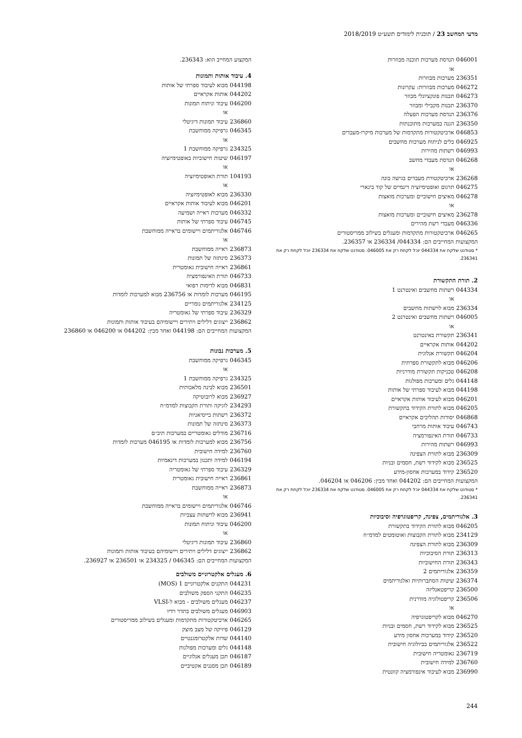מדעי המחשב 23 / תוכנית לימודים תשע״ט 2018/2019
046001 הנדסת מערכות תוכנה מבוזרות
או
236351 מערכות מבוזרות
046272 מערכות מבוזרות: עקרונות
046273 תכנות פונקציונלי מבוזר
236370 תכנות מקבילי ומבוזר
236376 הנדסת מערכות הפעלה
236350 הגנה במערכות מתוכנתות
046853 ארכיטקטורות מתקדמות של מערכות מיקרו-מעבדים
046925 כלים לניתוח מערכות מחשבים
046993 רשתות מהירות
046268 הנדסת מעבדי מחשב
או
236268 ארכיטקטורת מעבדים בגישה בונה
046275 תרגום ואופטימיזציה דינמיים של קוד בינארי
046278 מאיצים חישוביים ומערכות מואצות
או
236278 מאיצים חישוביים ומערכות מואצות
046336 מעבדי רשת מהירים
046265 ארכיטקטורות מתקדמות ומעגלים בשילוב ממריסטורים
המקצועות המחייבים הם: 044334/ 236334 או 236357.
* סטודנט שלקח את 044334 יוכל לקחת רק את 046005. סטודנט שלקח את 236334 יוכל לקחת רק את 236341.
2. תורת התקשורת
044334 רשתות מחשבים ואינטרנט 1
או
236334 מבוא לרשתות מחשבים
046005 רשתות מחשבים ואינטרנט 2
או
236341 תקשורת באינטרנט
044202 אותות אקראיים
046204 תקשורת אנלוגית
046206 מבוא לתקשורת ספרתית
046208 טכניקות תקשורת מודרניות
044148 גלים ומערכות מפולגות
044198 מבוא לעיבוד ספרתי של אותות
046201 מבוא לעיבוד אותות אקראיים
046205 מבוא לתורת הקידוד בתקשורת
046868 יסודות תהליכים אקראיים
046743 עיבוד אותות מרחבי
046733 תורת האינפורמציה
046993 רשתות מהירות
236309 מבוא לתורת הצפינה
236525 מבוא לקידוד רשת, חסמים ובניות
236520 קידוד במערכות אחסון-מידע
המקצועות המחייבים הם: 044202 ואחד מבין: 046206 או 046204.
* סטודנט שלקח את 044334 יוכל לקחת רק את 046005. סטודנט שלקח את 236334 יוכל לקחת רק את 236341.
3. אלגוריתמים, צפינה, קריפטוגרפיה וסיבוכיות
046205 מבוא לתורת הקידוד בתקשורת
234129 מבוא לתורת הקבוצות ואוטומטים למדמ״ח
236309 מבוא לתורת הצפינה
236313 תורת הסיבוכיות
236343 תורת החישוביות
236359 אלגוריתמים 2
236374 שיטות הסתברותיות ואלגוריתמים
236500 קריפטאנליזה
236506 קריפטולוגיה מודרנית
או
046270 מבוא לקריפטוגרפיה
236525 מבוא לקידוד רשת, חסמים ובניות
236520 קידוד במערכות אחסון מידע
236522 אלגוריתמים בביולוגיה חישובית
236719 גאומטריה חישובית
236760 למידה חישובית
236990 מבוא לעיבוד אינפורמציה קוונטית
המקצוע המחייב הוא: 236343.
4. עיבוד אותות ותמונות
044198 מבוא לעיבוד ספרתי של אותות
044202 אותות אקראיים
046200 עיבוד וניתוח תמונות
או
236860 עיבוד תמונות דיגיטלי
046345 גרפיקה ממוחשבת
או
234325 גרפיקה ממוחשבת 1
046197 שיטות חישוביות באופטימיזציה
או
104193 תורת האופטימיזציה
או
236330 מבוא לאופטימיזציה
046201 מבוא לעיבוד אותות אקראיים
046332 מערכות ראייה ושמיעה
046745 עיבוד ספרתי של אותות
046746 אלגוריתמים ויישומים בראייה ממוחשבת
או
236873 ראייה ממוחשבת
236373 סינתזה של תמונות
236861 ראייה חישובית גאומטרית
046733 תורת האינפורמציה
046831 מבוא לדימות רפואי
046195 מערכות לומדות או 236756 מבוא למערכות לומדות
234125 אלגוריתמים נומריים
236329 עיבוד ספרתי של גאומטריה
236862 ייצוגים דלילים ויתירים ויישומיהם בעיבוד אותות ותמונות
המקצועות המחייבים הם: 044198 ואחד מבין: 044202 או 046200 או 236860
5. מערכות נבונות
046345 גרפיקה ממוחשבת
או
234325 גרפיקה ממוחשבת 1
236501 מבוא לבינה מלאכותית
236927 מבוא לרובוטיקה
234293 לוגיקה ותורת הקבוצות למדמ״ח
236372 רשתות בייסיאניות
236373 סינתזה של תמונות
236716 מודלים גאומטריים במערכות תיב״ם
236756 מבוא למערכות לומדות או 046195 מערכות לומדות
236760 למידה חישובית
046194 למידה ותכנון במערכות דינאמיות
236329 עיבוד ספרתי של גאומטריה
236861 ראייה חישובית גאומטרית
236873 ראייה ממוחשבת
או
046746 אלגוריתמים ויישומים בראייה ממוחשבת
236941 מבוא לרשתות עצביות
046200 עיבוד וניתוח תמונות
או
236860 עיבוד תמונות דיגיטלי
236862 ייצוגים דלילים ויתירים ויישומיהם בעיבוד אותות ותמונות
המקצועות המחייבים הם: 046345 / 234325 או 236501 או 236927.
6. מעגלים אלקטרוניים משולבים
044231 התקנים אלקטרוניים 1 (MOS)
046235 התקני הספק משולבים
046237 מעגלים משולבים - מבוא ל-VLSI
046903 מעגלים משולבים בתדר רדיו
046265 ארכיטקטורות מתקדמות ומעגלים בשילוב ממריסטורים
046129 פיזיקה של מצב מוצק
044140 שדות אלקטרומגנטיים
044148 גלים ומערכות מפולגות
046187 תכן מעגלים אנלוגיים
046189 תכן מסננים אקטיביים
244